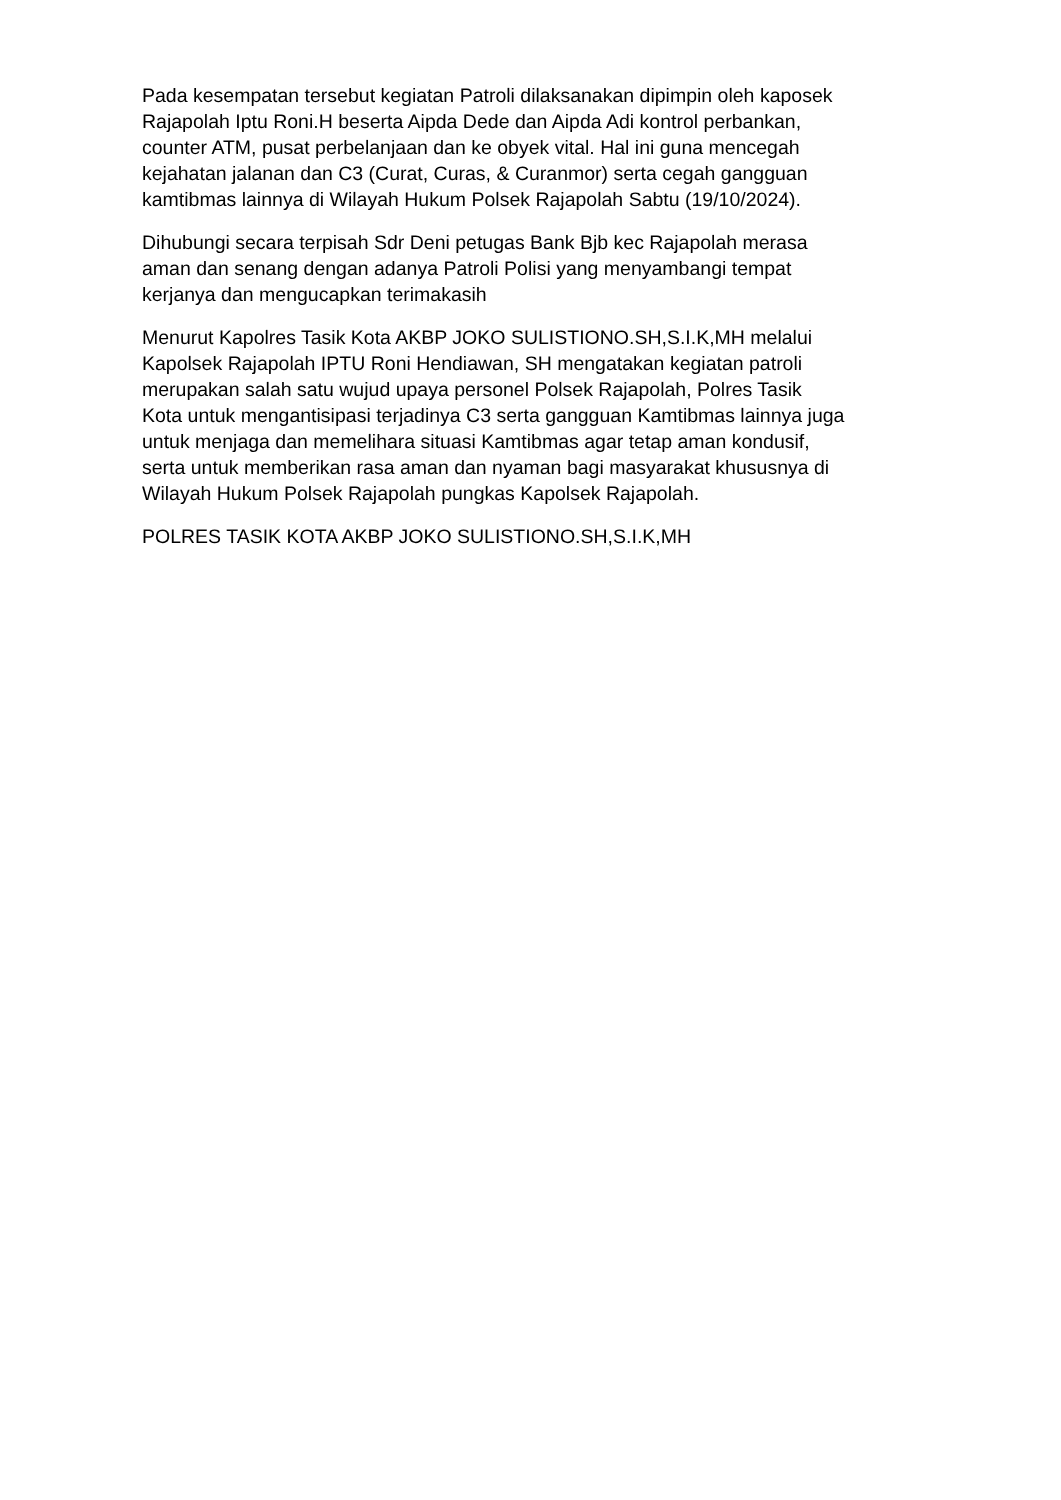Pada kesempatan tersebut kegiatan Patroli dilaksanakan dipimpin oleh kaposek Rajapolah Iptu Roni.H beserta Aipda Dede dan Aipda Adi kontrol perbankan, counter ATM, pusat perbelanjaan dan ke obyek vital. Hal ini guna mencegah kejahatan jalanan dan C3 (Curat, Curas, & Curanmor) serta cegah gangguan kamtibmas lainnya di Wilayah Hukum Polsek Rajapolah Sabtu (19/10/2024).
Dihubungi secara terpisah Sdr Deni petugas Bank Bjb kec Rajapolah merasa aman dan senang dengan adanya Patroli Polisi yang menyambangi tempat kerjanya dan mengucapkan terimakasih
Menurut Kapolres Tasik Kota AKBP JOKO SULISTIONO.SH,S.I.K,MH melalui Kapolsek Rajapolah IPTU Roni Hendiawan, SH mengatakan kegiatan patroli merupakan salah satu wujud upaya personel Polsek Rajapolah, Polres Tasik Kota untuk mengantisipasi terjadinya C3 serta gangguan Kamtibmas lainnya juga untuk menjaga dan memelihara situasi Kamtibmas agar tetap aman kondusif, serta untuk memberikan rasa aman dan nyaman bagi masyarakat khususnya di Wilayah Hukum Polsek Rajapolah pungkas Kapolsek Rajapolah.
POLRES TASIK KOTA AKBP JOKO SULISTIONO.SH,S.I.K,MH